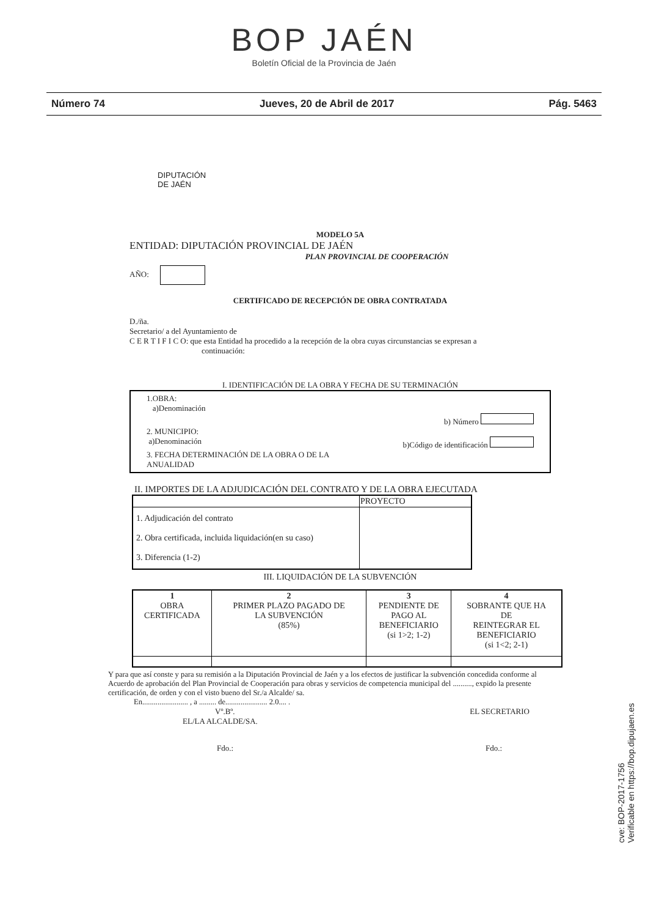BOP JAÉN
Boletín Oficial de la Provincia de Jaén
Número 74 Jueves, 20 de Abril de 2017 Pág. 5463
DIPUTACIÓN
DE JAÉN
MODELO 5A
ENTIDAD: DIPUTACIÓN PROVINCIAL DE JAÉN
PLAN PROVINCIAL DE COOPERACIÓN
AÑO:
CERTIFICADO DE RECEPCIÓN DE OBRA CONTRATADA
D./ña.
Secretario/ a del Ayuntamiento de
C E R T I F I C O: que esta Entidad ha procedido a la recepción de la obra cuyas circunstancias se expresan a
continuación:
I. IDENTIFICACIÓN DE LA OBRA Y FECHA DE SU TERMINACIÓN
1.OBRA:
a)Denominación
b) Número
2. MUNICIPIO:
a)Denominación b)Código de identificación
3. FECHA DETERMINACIÓN DE LA OBRA O DE LA
ANUALIDAD
II. IMPORTES DE LA ADJUDICACIÓN DEL CONTRATO Y DE LA OBRA EJECUTADA
| | PROYECTO |
| 1. Adjudicación del contrato 2. Obra certificada, incluida liquidación(en su caso) 3. Diferencia (1-2) | |
III. LIQUIDACIÓN DE LA SUBVENCIÓN
| 1 OBRA CERTIFICADA | 2 PRIMER PLAZO PAGADO DE LA SUBVENCIÓN (85%) | 3 PENDIENTE DE PAGO AL BENEFICIARIO (si 1>2; 1-2) | 4 SOBRANTE QUE HA DE REINTEGRAR EL BENEFICIARIO (si 1<2; 2-1) |
Y para que así conste y para su remisión a la Diputación Provincial de Jaén y a los efectos de justificar la subvención concedida conforme al Acuerdo de aprobación del Plan Provincial de Cooperación para obras y servicios de competencia municipal del .........., expido la presente certificación, de orden y con el visto bueno del Sr./a Alcalde/ sa.
En........................ , a ......... de...................... 2.0.... .
Vº.Bº. EL SECRETARIO
EL/LA ALCALDE/SA.
Fdo.: Fdo.:
cve: BOP-2017-1756
Verificable en https://bop.dipujaen.es